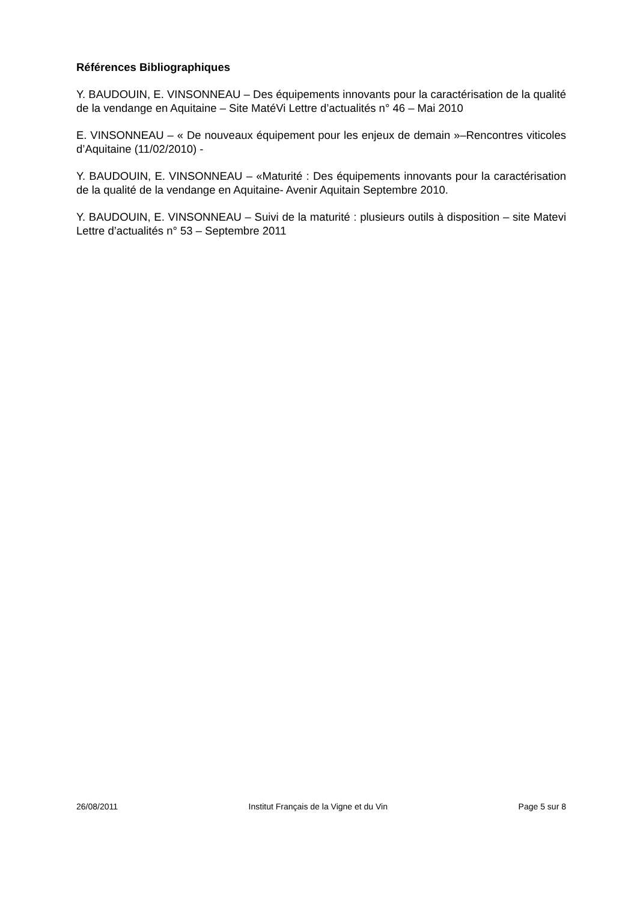Références Bibliographiques
Y. BAUDOUIN, E. VINSONNEAU – Des équipements innovants pour la caractérisation de la qualité de la vendange en Aquitaine – Site MatéVi Lettre d’actualités n° 46 – Mai 2010
E. VINSONNEAU – « De nouveaux équipement pour les enjeux de demain »–Rencontres viticoles d’Aquitaine (11/02/2010) -
Y. BAUDOUIN, E. VINSONNEAU – «Maturité : Des équipements innovants pour la caractérisation de la qualité de la vendange en Aquitaine- Avenir Aquitain Septembre 2010.
Y. BAUDOUIN, E. VINSONNEAU – Suivi de la maturité : plusieurs outils à disposition – site Matevi Lettre d’actualités n° 53 – Septembre 2011
26/08/2011 Institut Français de la Vigne et du Vin Page 5 sur 8